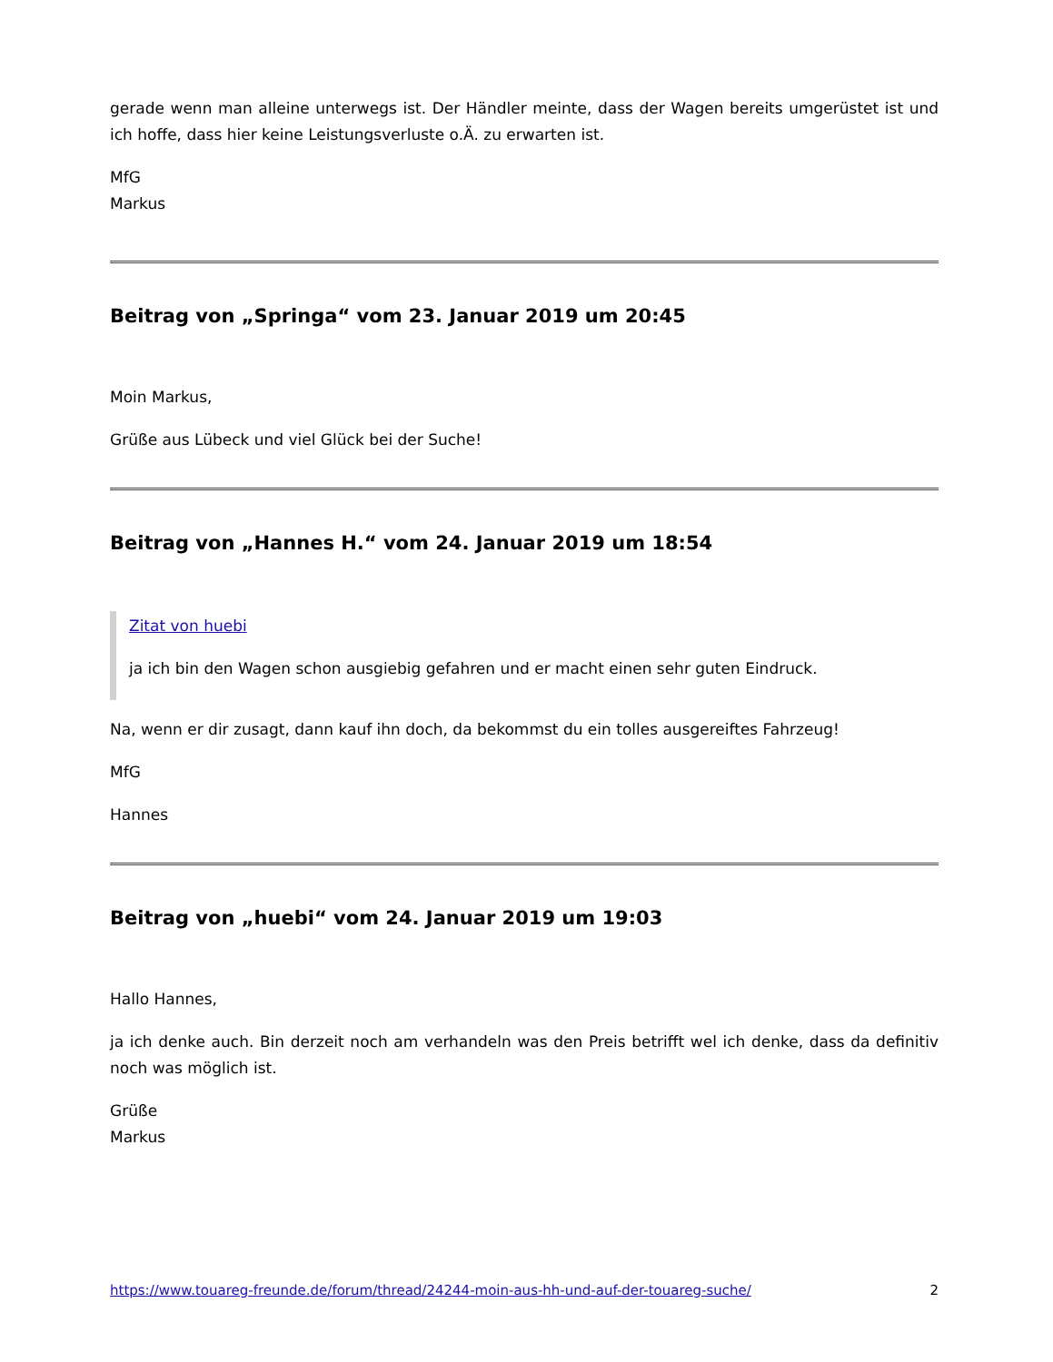gerade wenn man alleine unterwegs ist. Der Händler meinte, dass der Wagen bereits umgerüstet ist und ich hoffe, dass hier keine Leistungsverluste o.Ä. zu erwarten ist.
MfG
Markus
Beitrag von „Springa“ vom 23. Januar 2019 um 20:45
Moin Markus,
Grüße aus Lübeck und viel Glück bei der Suche!
Beitrag von „Hannes H.“ vom 24. Januar 2019 um 18:54
Zitat von huebi
ja ich bin den Wagen schon ausgiebig gefahren und er macht einen sehr guten Eindruck.
Na, wenn er dir zusagt, dann kauf ihn doch, da bekommst du ein tolles ausgereiftes Fahrzeug!
MfG
Hannes
Beitrag von „huebi“ vom 24. Januar 2019 um 19:03
Hallo Hannes,
ja ich denke auch. Bin derzeit noch am verhandeln was den Preis betrifft wel ich denke, dass da definitiv noch was möglich ist.
Grüße
Markus
https://www.touareg-freunde.de/forum/thread/24244-moin-aus-hh-und-auf-der-touareg-suche/ 2